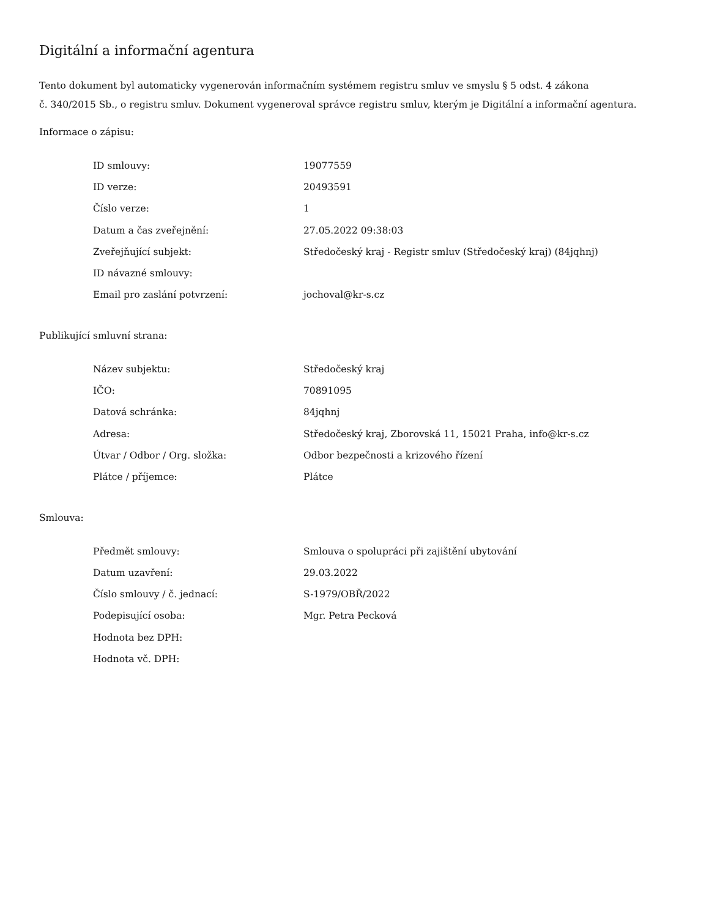Digitální a informační agentura
Tento dokument byl automaticky vygenerován informačním systémem registru smluv ve smyslu § 5 odst. 4 zákona
č. 340/2015 Sb., o registru smluv. Dokument vygeneroval správce registru smluv, kterým je Digitální a informační agentura.
Informace o zápisu:
| ID smlouvy: | 19077559 |
| ID verze: | 20493591 |
| Číslo verze: | 1 |
| Datum a čas zveřejnění: | 27.05.2022 09:38:03 |
| Zveřejňující subjekt: | Středočeský kraj - Registr smluv (Středočeský kraj) (84jqhnj) |
| ID návazné smlouvy: | |
| Email pro zaslání potvrzení: | jochoval@kr-s.cz |
Publikující smluvní strana:
| Název subjektu: | Středočeský kraj |
| IČO: | 70891095 |
| Datová schránka: | 84jqhnj |
| Adresa: | Středočeský kraj, Zborovská 11, 15021 Praha, info@kr-s.cz |
| Útvar / Odbor / Org. složka: | Odbor bezpečnosti a krizového řízení |
| Plátce / příjemce: | Plátce |
Smlouva:
| Předmět smlouvy: | Smlouva o spolupráci při zajištění ubytování |
| Datum uzavření: | 29.03.2022 |
| Číslo smlouvy / č. jednací: | S-1979/OBŘ/2022 |
| Podepisující osoba: | Mgr. Petra Pecková |
| Hodnota bez DPH: | |
| Hodnota vč. DPH: | |